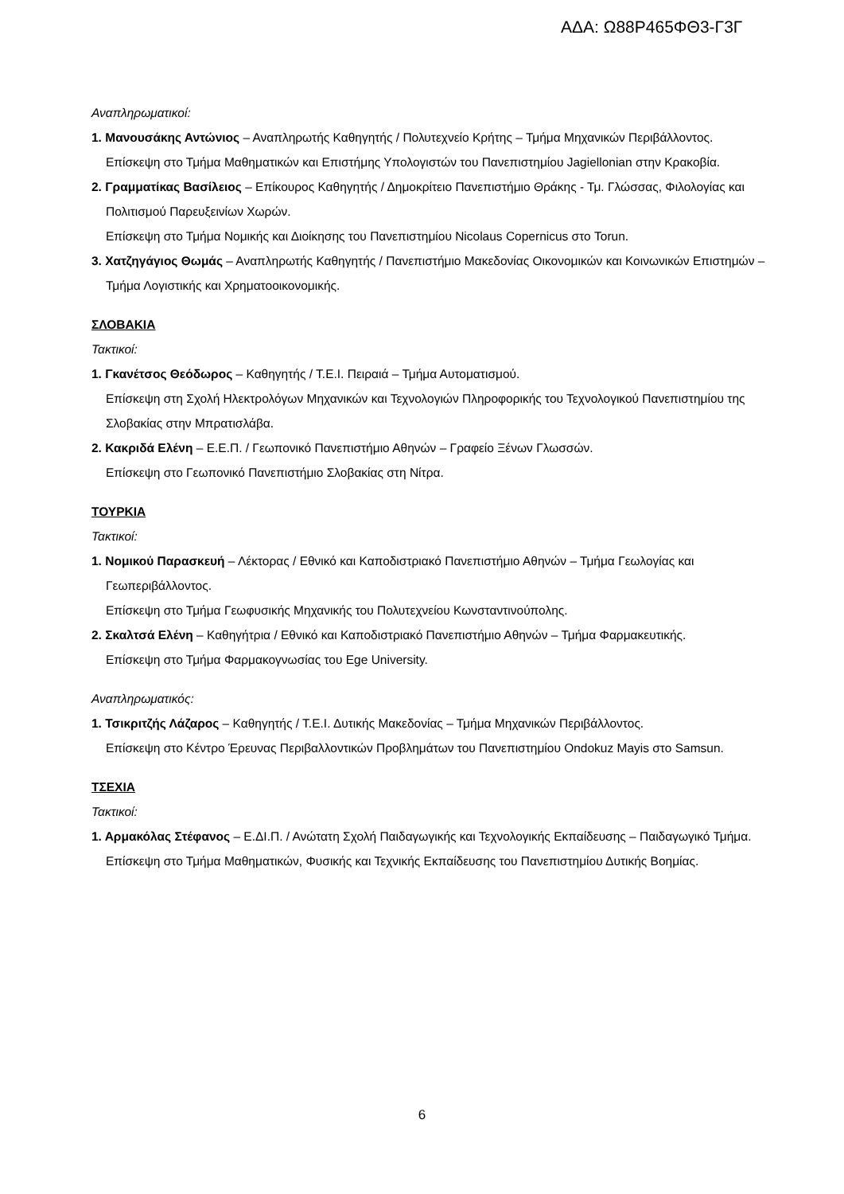ΑΔΑ: Ω88Ρ465ΦΘ3-Γ3Γ
Αναπληρωματικοί:
1. Μανουσάκης Αντώνιος – Αναπληρωτής Καθηγητής / Πολυτεχνείο Κρήτης – Τμήμα Μηχανικών Περιβάλλοντος.
Επίσκεψη στο Τμήμα Μαθηματικών και Επιστήμης Υπολογιστών του Πανεπιστημίου Jagiellonian στην Κρακοβία.
2. Γραμματίκας Βασίλειος – Επίκουρος Καθηγητής / Δημοκρίτειο Πανεπιστήμιο Θράκης - Τμ. Γλώσσας, Φιλολογίας και Πολιτισμού Παρευξεινίων Χωρών.
Επίσκεψη στο Τμήμα Νομικής και Διοίκησης του Πανεπιστημίου Nicolaus Copernicus στο Torun.
3. Χατζηγάγιος Θωμάς – Αναπληρωτής Καθηγητής / Πανεπιστήμιο Μακεδονίας Οικονομικών και Κοινωνικών Επιστημών – Τμήμα Λογιστικής και Χρηματοοικονομικής.
ΣΛΟΒΑΚΙΑ
Τακτικοί:
1. Γκανέτσος Θεόδωρος – Καθηγητής / Τ.Ε.Ι. Πειραιά – Τμήμα Αυτοματισμού.
Επίσκεψη στη Σχολή Ηλεκτρολόγων Μηχανικών και Τεχνολογιών Πληροφορικής του Τεχνολογικού Πανεπιστημίου της Σλοβακίας στην Μπρατισλάβα.
2. Κακριδά Ελένη – Ε.Ε.Π. / Γεωπονικό Πανεπιστήμιο Αθηνών – Γραφείο Ξένων Γλωσσών.
Επίσκεψη στο Γεωπονικό Πανεπιστήμιο Σλοβακίας στη Νίτρα.
ΤΟΥΡΚΙΑ
Τακτικοί:
1. Νομικού Παρασκευή – Λέκτορας / Εθνικό και Καποδιστριακό Πανεπιστήμιο Αθηνών – Τμήμα Γεωλογίας και Γεωπεριβάλλοντος.
Επίσκεψη στο Τμήμα Γεωφυσικής Μηχανικής του Πολυτεχνείου Κωνσταντινούπολης.
2. Σκαλτσά Ελένη – Καθηγήτρια / Εθνικό και Καποδιστριακό Πανεπιστήμιο Αθηνών – Τμήμα Φαρμακευτικής.
Επίσκεψη στο Τμήμα Φαρμακογνωσίας του Ege University.
Αναπληρωματικός:
1. Τσικριτζής Λάζαρος – Καθηγητής / Τ.Ε.Ι. Δυτικής Μακεδονίας – Τμήμα Μηχανικών Περιβάλλοντος.
Επίσκεψη στο Κέντρο Έρευνας Περιβαλλοντικών Προβλημάτων του Πανεπιστημίου Ondokuz Mayis στο Samsun.
ΤΣΕΧΙΑ
Τακτικοί:
1. Αρμακόλας Στέφανος – Ε.ΔΙ.Π. / Ανώτατη Σχολή Παιδαγωγικής και Τεχνολογικής Εκπαίδευσης – Παιδαγωγικό Τμήμα.
Επίσκεψη στο Τμήμα Μαθηματικών, Φυσικής και Τεχνικής Εκπαίδευσης του Πανεπιστημίου Δυτικής Βοημίας.
6